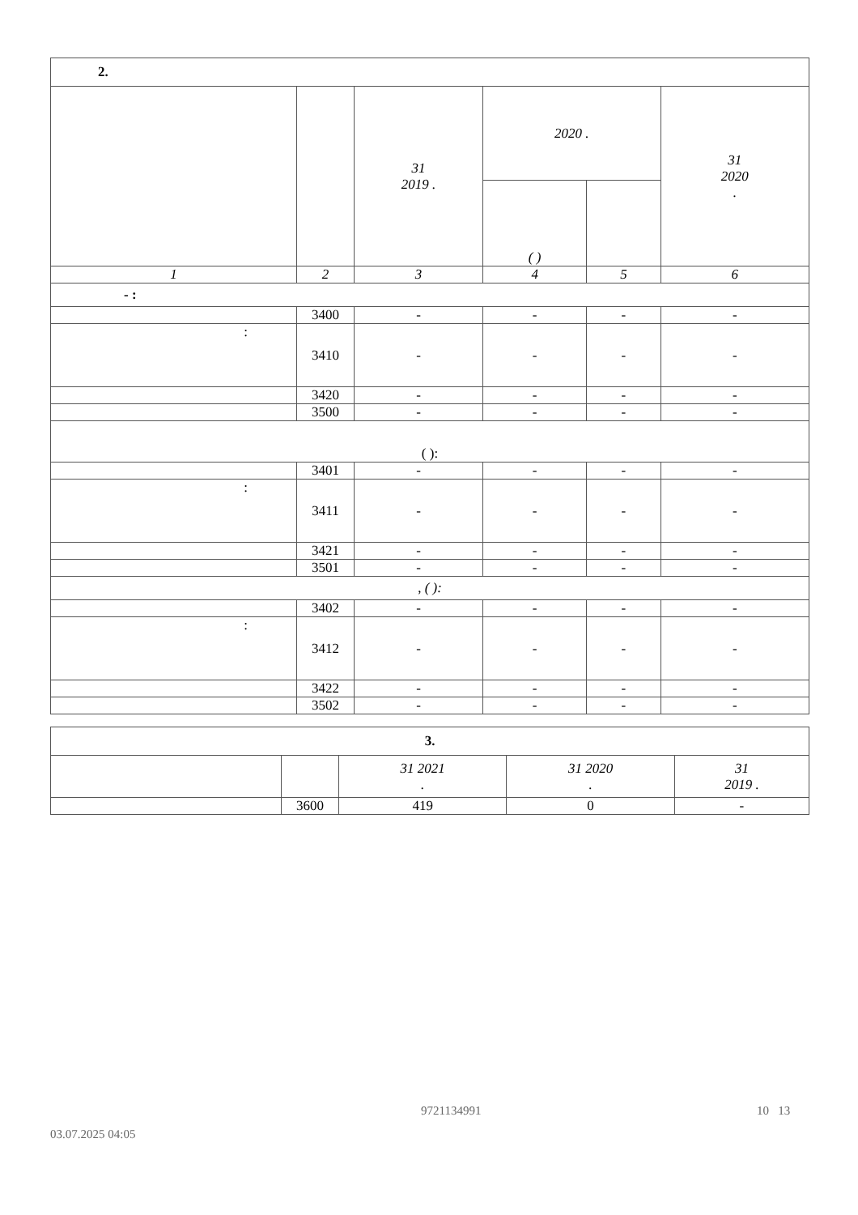| 2. | | | | | |
| | | 31 2019 . | 2020 . | | 31 2020 . |
| | | | ( ) | | |
| 1 | 2 | 3 | 4 | 5 | 6 |
| - : | | | | | |
| | 3400 | - | - | - | - |
| : | 3410 | - | - | - | - |
| | 3420 | - | - | - | - |
| | 3500 | - | - | - | - |
| ( ): | | | | | |
| | 3401 | - | - | - | - |
| : | 3411 | - | - | - | - |
| | 3421 | - | - | - | - |
| | 3501 | - | - | - | - |
| , ( ): | | | | | |
| | 3402 | - | - | - | - |
| : | 3412 | - | - | - | - |
| | 3422 | - | - | - | - |
| | 3502 | - | - | - | - |
| 3. | | | | |
| | | 31 2021 . | 31 2020 . | 31 2019 . |
| | 3600 | 419 | 0 | - |
9721134991 10 13
03.07.2025 04:05